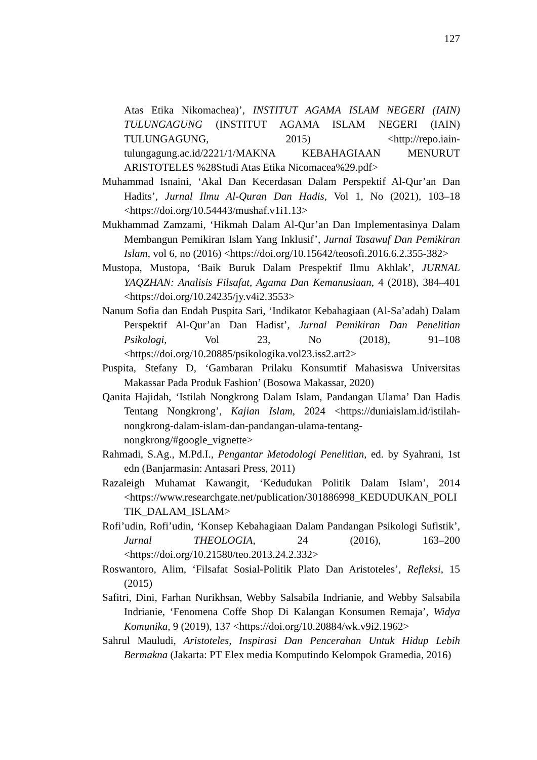127
Atas Etika Nikomachea)’, INSTITUT AGAMA ISLAM NEGERI (IAIN) TULUNGAGUNG (INSTITUT AGAMA ISLAM NEGERI (IAIN) TULUNGAGUNG, 2015) <http://repo.iain-tulungagung.ac.id/2221/1/MAKNA KEBAHAGIAAN MENURUT ARISTOTELES %28Studi Atas Etika Nicomacea%29.pdf>
Muhammad Isnaini, ‘Akal Dan Kecerdasan Dalam Perspektif Al-Qur’an Dan Hadits’, Jurnal Ilmu Al-Quran Dan Hadis, Vol 1, No (2021), 103–18 <https://doi.org/10.54443/mushaf.v1i1.13>
Mukhammad Zamzami, ‘Hikmah Dalam Al-Qur’an Dan Implementasinya Dalam Membangun Pemikiran Islam Yang Inklusif’, Jurnal Tasawuf Dan Pemikiran Islam, vol 6, no (2016) <https://doi.org/10.15642/teosofi.2016.6.2.355-382>
Mustopa, Mustopa, ‘Baik Buruk Dalam Prespektif Ilmu Akhlak’, JURNAL YAQZHAN: Analisis Filsafat, Agama Dan Kemanusiaan, 4 (2018), 384–401 <https://doi.org/10.24235/jy.v4i2.3553>
Nanum Sofia dan Endah Puspita Sari, ‘Indikator Kebahagiaan (Al-Sa’adah) Dalam Perspektif Al-Qur’an Dan Hadist’, Jurnal Pemikiran Dan Penelitian Psikologi, Vol 23, No (2018), 91–108 <https://doi.org/10.20885/psikologika.vol23.iss2.art2>
Puspita, Stefany D, ‘Gambaran Prilaku Konsumtif Mahasiswa Universitas Makassar Pada Produk Fashion’ (Bosowa Makassar, 2020)
Qanita Hajidah, ‘Istilah Nongkrong Dalam Islam, Pandangan Ulama’ Dan Hadis Tentang Nongkrong’, Kajian Islam, 2024 <https://duniaislam.id/istilah-nongkrong-dalam-islam-dan-pandangan-ulama-tentang-nongkrong/#google_vignette>
Rahmadi, S.Ag., M.Pd.I., Pengantar Metodologi Penelitian, ed. by Syahrani, 1st edn (Banjarmasin: Antasari Press, 2011)
Razaleigh Muhamat Kawangit, ‘Kedudukan Politik Dalam Islam’, 2014 <https://www.researchgate.net/publication/301886998_KEDUDUKAN_POLITIK_DALAM_ISLAM>
Rofi’udin, Rofi’udin, ‘Konsep Kebahagiaan Dalam Pandangan Psikologi Sufistik’, Jurnal THEOLOGIA, 24 (2016), 163–200 <https://doi.org/10.21580/teo.2013.24.2.332>
Roswantoro, Alim, ‘Filsafat Sosial-Politik Plato Dan Aristoteles’, Refleksi, 15 (2015)
Safitri, Dini, Farhan Nurikhsan, Webby Salsabila Indrianie, and Webby Salsabila Indrianie, ‘Fenomena Coffe Shop Di Kalangan Konsumen Remaja’, Widya Komunika, 9 (2019), 137 <https://doi.org/10.20884/wk.v9i2.1962>
Sahrul Mauludi, Aristoteles, Inspirasi Dan Pencerahan Untuk Hidup Lebih Bermakna (Jakarta: PT Elex media Komputindo Kelompok Gramedia, 2016)